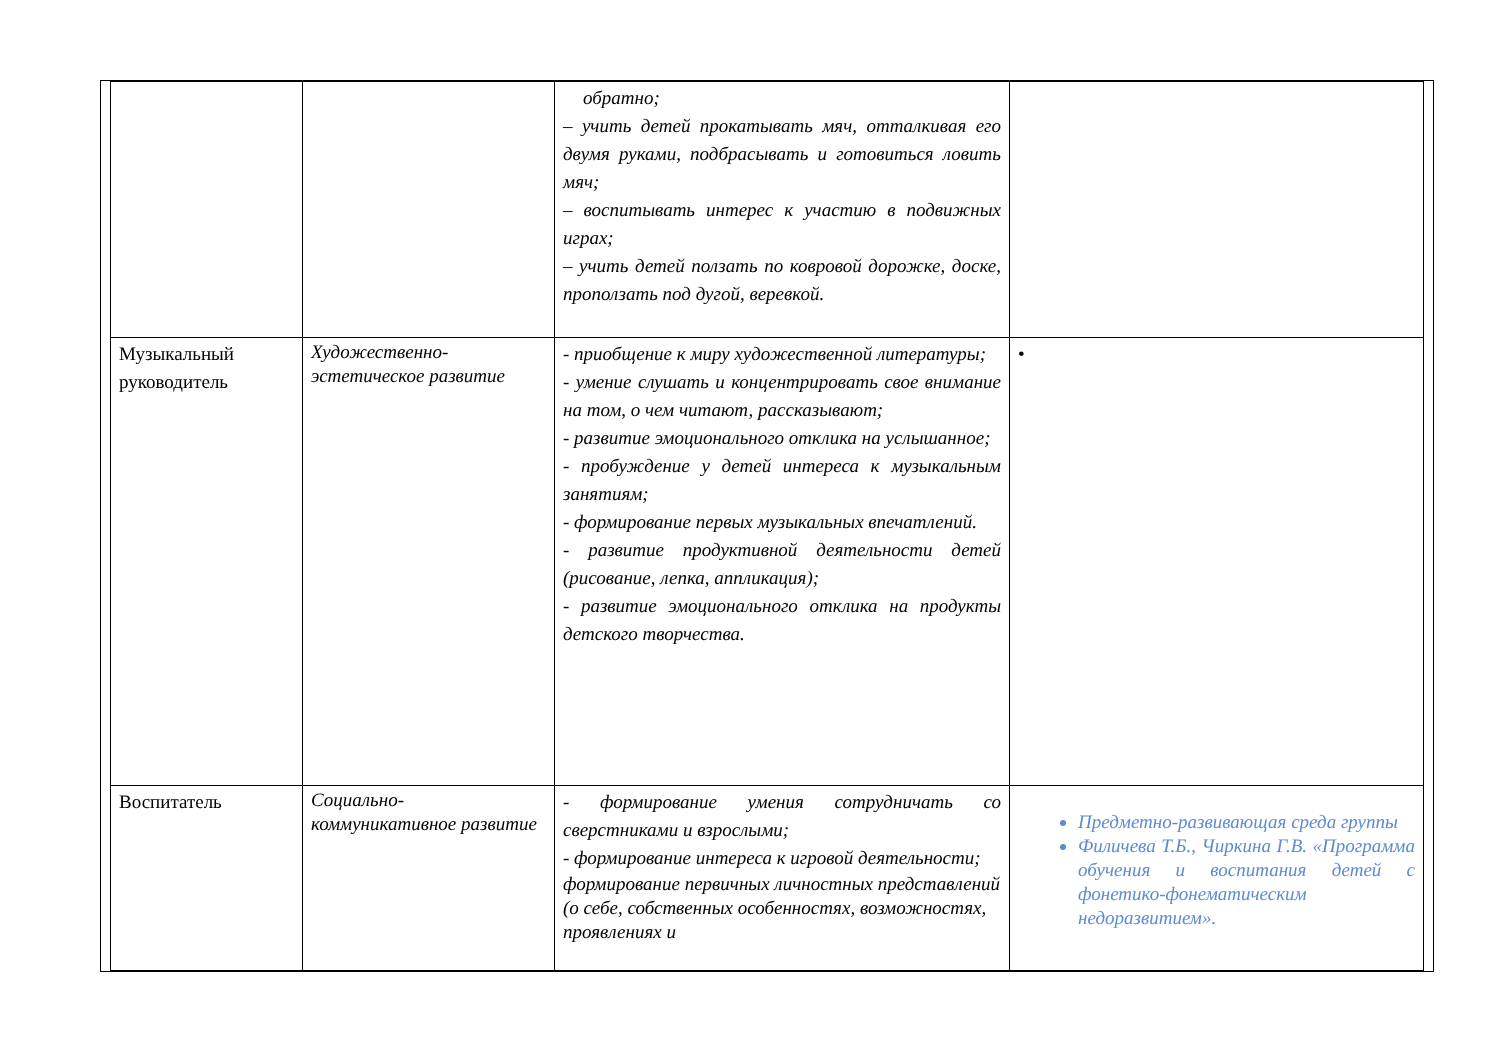| | | обратно; – учить детей прокатывать мяч, отталкивая его двумя руками, подбрасывать и готовиться ловить мяч; – воспитывать интерес к участию в подвижных играх; – учить детей ползать по ковровой дорожке, доске, проползать под дугой, веревкой. | |
| Музыкальный руководитель | Художественно-эстетическое развитие | - приобщение к миру художественной литературы; - умение слушать и концентрировать свое внимание на том, о чем читают, рассказывают; - развитие эмоционального отклика на услышанное; - пробуждение у детей интереса к музыкальным занятиям; - формирование первых музыкальных впечатлений. - развитие продуктивной деятельности детей (рисование, лепка, аппликация); - развитие эмоционального отклика на продукты детского творчества. | • |
| Воспитатель | Социально-коммуникативное развитие | - формирование умения сотрудничать со сверстниками и взрослыми; - формирование интереса к игровой деятельности; формирование первичных личностных представлений (о себе, собственных особенностях, возможностях, проявлениях и | Предметно-развивающая среда группы Филичева Т.Б., Чиркина Г.В. «Программа обучения и воспитания детей с фонетико-фонематическим недоразвитием». |